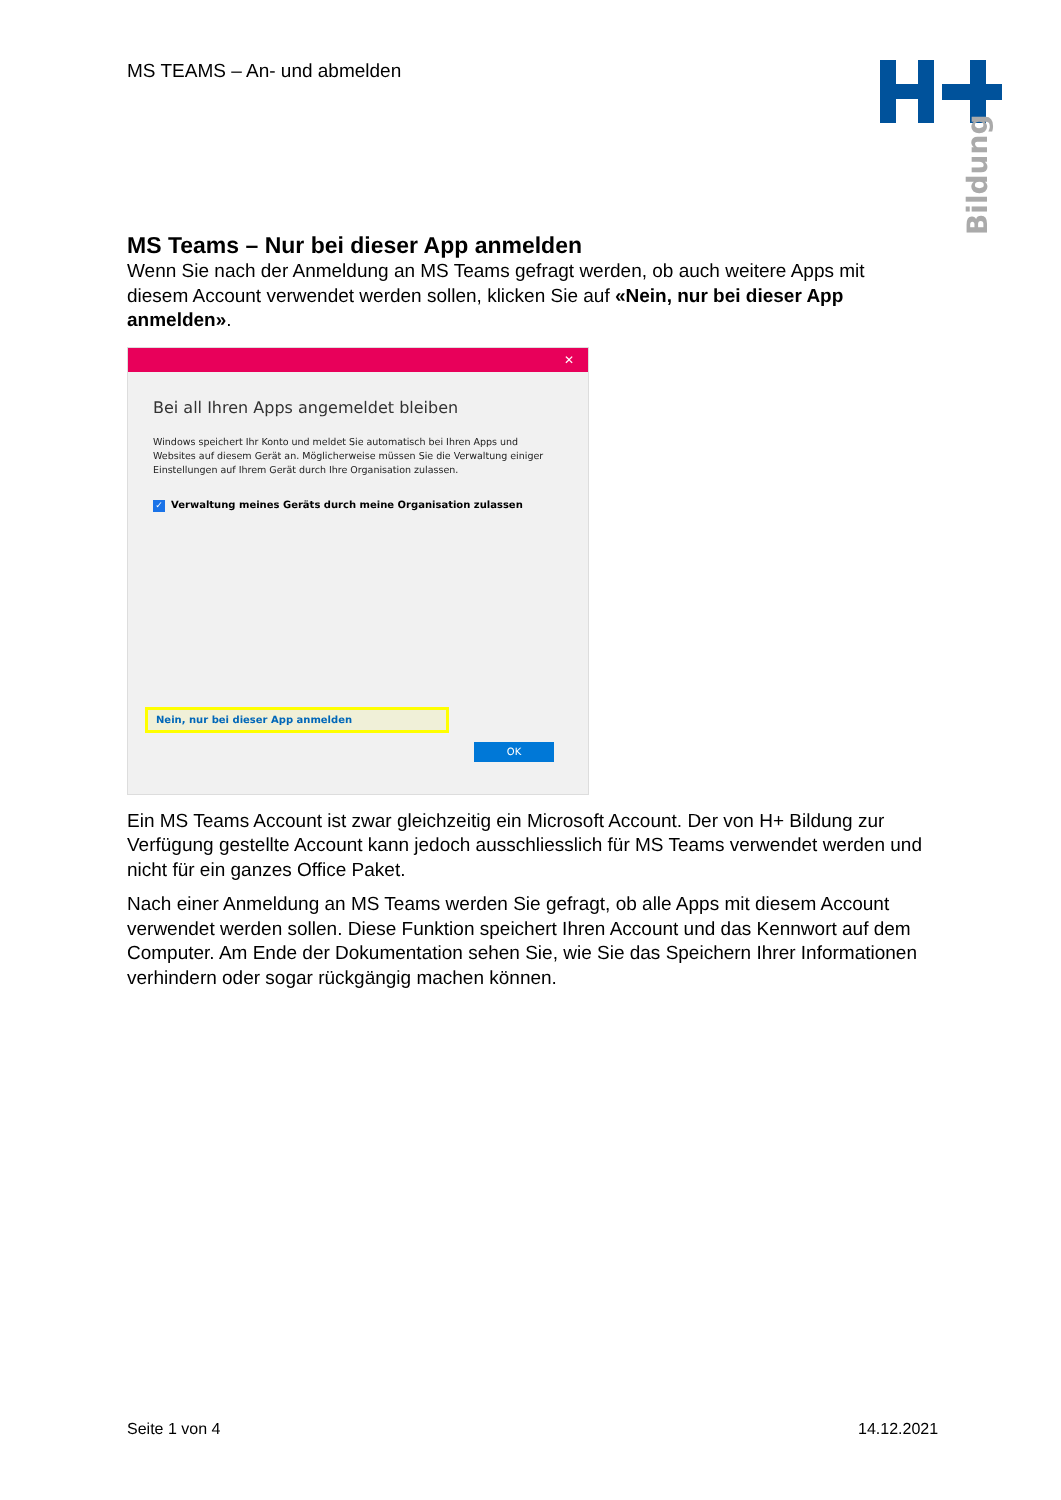MS TEAMS – An- und abmelden
Bildung
MS Teams – Nur bei dieser App anmelden
Wenn Sie nach der Anmeldung an MS Teams gefragt werden, ob auch weitere Apps mit diesem Account verwendet werden sollen, klicken Sie auf «Nein, nur bei dieser App anmelden».
✕
Bei all Ihren Apps angemeldet bleiben
Windows speichert Ihr Konto und meldet Sie automatisch bei Ihren Apps und Websites auf diesem Gerät an. Möglicherweise müssen Sie die Verwaltung einiger Einstellungen auf Ihrem Gerät durch Ihre Organisation zulassen.
✓ Verwaltung meines Geräts durch meine Organisation zulassen
Nein, nur bei dieser App anmelden
OK
Ein MS Teams Account ist zwar gleichzeitig ein Microsoft Account. Der von H+ Bildung zur Verfügung gestellte Account kann jedoch ausschliesslich für MS Teams verwendet werden und nicht für ein ganzes Office Paket.
Nach einer Anmeldung an MS Teams werden Sie gefragt, ob alle Apps mit diesem Account verwendet werden sollen. Diese Funktion speichert Ihren Account und das Kennwort auf dem Computer. Am Ende der Dokumentation sehen Sie, wie Sie das Speichern Ihrer Informationen verhindern oder sogar rückgängig machen können.
Seite 1 von 4 14.12.2021